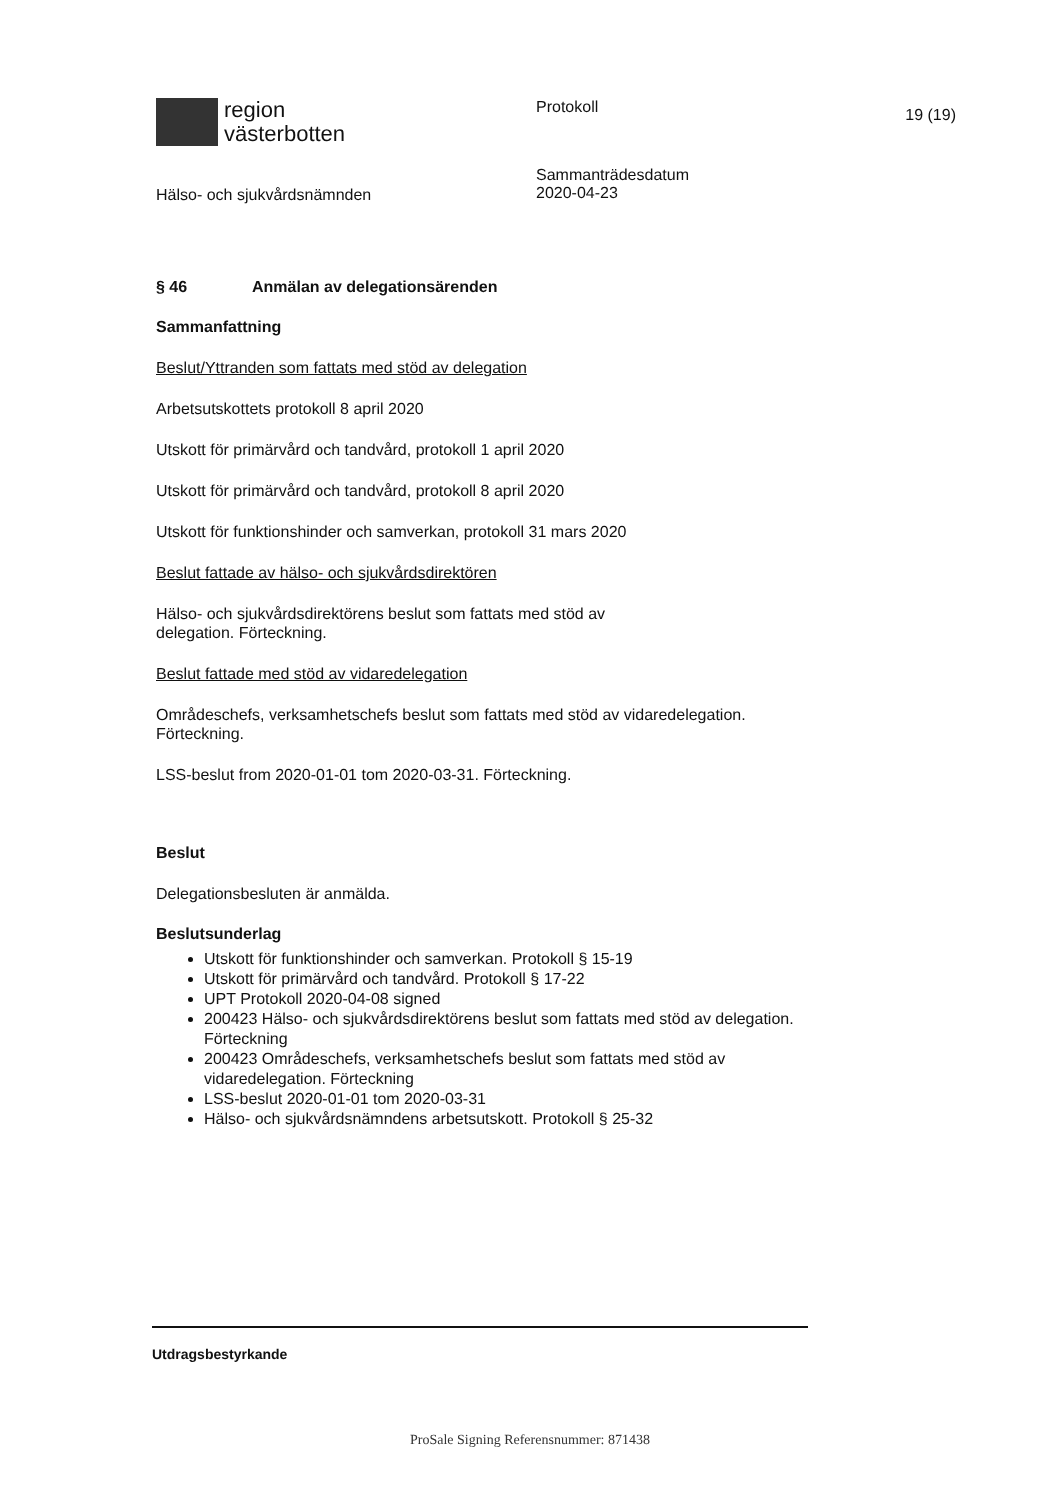region
västerbotten
Protokoll
19 (19)
Hälso- och sjukvårdsnämnden
Sammanträdesdatum
2020-04-23
§ 46 Anmälan av delegationsärenden
Sammanfattning
Beslut/Yttranden som fattats med stöd av delegation
Arbetsutskottets protokoll 8 april 2020
Utskott för primärvård och tandvård, protokoll 1 april 2020
Utskott för primärvård och tandvård, protokoll 8 april 2020
Utskott för funktionshinder och samverkan, protokoll 31 mars 2020
Beslut fattade av hälso- och sjukvårdsdirektören
Hälso- och sjukvårdsdirektörens beslut som fattats med stöd av
delegation. Förteckning.
Beslut fattade med stöd av vidaredelegation
Områdeschefs, verksamhetschefs beslut som fattats med stöd av vidaredelegation.
Förteckning.
LSS-beslut from 2020-01-01 tom 2020-03-31. Förteckning.
Beslut
Delegationsbesluten är anmälda.
Beslutsunderlag
Utskott för funktionshinder och samverkan. Protokoll § 15-19
Utskott för primärvård och tandvård. Protokoll § 17-22
UPT Protokoll 2020-04-08 signed
200423 Hälso- och sjukvårdsdirektörens beslut som fattats med stöd av delegation. Förteckning
200423 Områdeschefs, verksamhetschefs beslut som fattats med stöd av vidaredelegation. Förteckning
LSS-beslut 2020-01-01 tom 2020-03-31
Hälso- och sjukvårdsnämndens arbetsutskott. Protokoll § 25-32
Utdragsbestyrkande
ProSale Signing Referensnummer: 871438